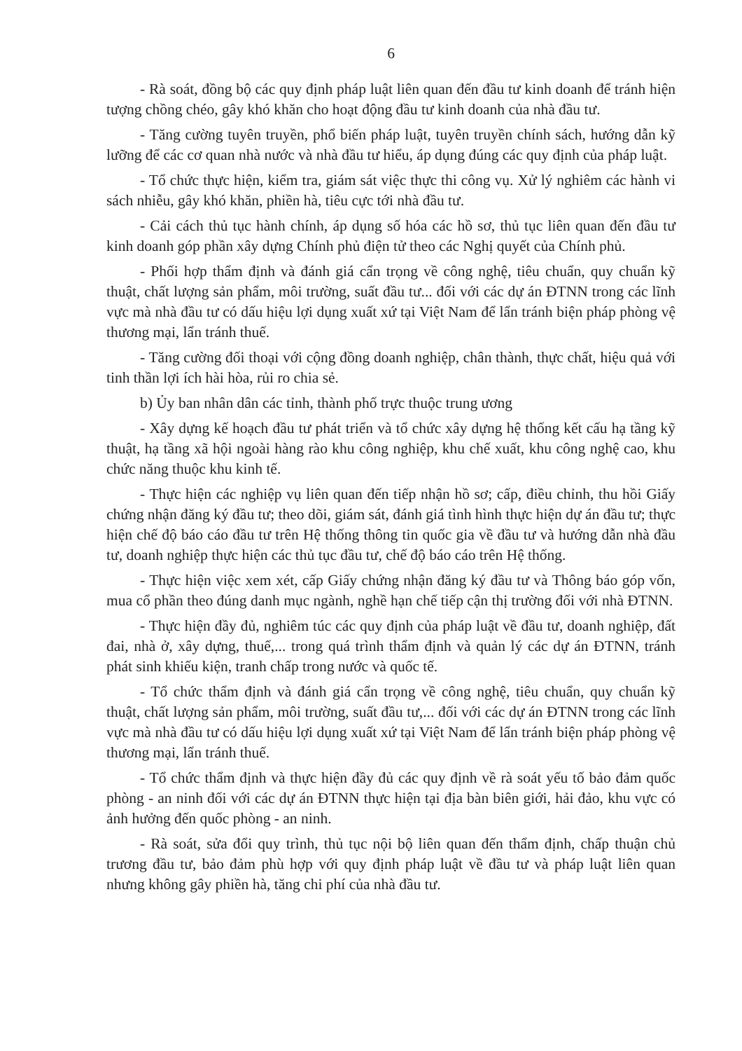6
- Rà soát, đồng bộ các quy định pháp luật liên quan đến đầu tư kinh doanh để tránh hiện tượng chồng chéo, gây khó khăn cho hoạt động đầu tư kinh doanh của nhà đầu tư.
- Tăng cường tuyên truyền, phổ biến pháp luật, tuyên truyền chính sách, hướng dẫn kỹ lưỡng để các cơ quan nhà nước và nhà đầu tư hiểu, áp dụng đúng các quy định của pháp luật.
- Tổ chức thực hiện, kiểm tra, giám sát việc thực thi công vụ. Xử lý nghiêm các hành vi sách nhiễu, gây khó khăn, phiền hà, tiêu cực tới nhà đầu tư.
- Cải cách thủ tục hành chính, áp dụng số hóa các hồ sơ, thủ tục liên quan đến đầu tư kinh doanh góp phần xây dựng Chính phủ điện tử theo các Nghị quyết của Chính phủ.
- Phối hợp thẩm định và đánh giá cẩn trọng về công nghệ, tiêu chuẩn, quy chuẩn kỹ thuật, chất lượng sản phẩm, môi trường, suất đầu tư... đối với các dự án ĐTNN trong các lĩnh vực mà nhà đầu tư có dấu hiệu lợi dụng xuất xứ tại Việt Nam để lẩn tránh biện pháp phòng vệ thương mại, lẩn tránh thuế.
- Tăng cường đối thoại với cộng đồng doanh nghiệp, chân thành, thực chất, hiệu quả với tinh thần lợi ích hài hòa, rủi ro chia sẻ.
b) Ủy ban nhân dân các tỉnh, thành phố trực thuộc trung ương
- Xây dựng kế hoạch đầu tư phát triển và tổ chức xây dựng hệ thống kết cấu hạ tầng kỹ thuật, hạ tầng xã hội ngoài hàng rào khu công nghiệp, khu chế xuất, khu công nghệ cao, khu chức năng thuộc khu kinh tế.
- Thực hiện các nghiệp vụ liên quan đến tiếp nhận hồ sơ; cấp, điều chỉnh, thu hồi Giấy chứng nhận đăng ký đầu tư; theo dõi, giám sát, đánh giá tình hình thực hiện dự án đầu tư; thực hiện chế độ báo cáo đầu tư trên Hệ thống thông tin quốc gia về đầu tư và hướng dẫn nhà đầu tư, doanh nghiệp thực hiện các thủ tục đầu tư, chế độ báo cáo trên Hệ thống.
- Thực hiện việc xem xét, cấp Giấy chứng nhận đăng ký đầu tư và Thông báo góp vốn, mua cổ phần theo đúng danh mục ngành, nghề hạn chế tiếp cận thị trường đối với nhà ĐTNN.
- Thực hiện đầy đủ, nghiêm túc các quy định của pháp luật về đầu tư, doanh nghiệp, đất đai, nhà ở, xây dựng, thuế,... trong quá trình thẩm định và quản lý các dự án ĐTNN, tránh phát sinh khiếu kiện, tranh chấp trong nước và quốc tế.
- Tổ chức thẩm định và đánh giá cẩn trọng về công nghệ, tiêu chuẩn, quy chuẩn kỹ thuật, chất lượng sản phẩm, môi trường, suất đầu tư,... đối với các dự án ĐTNN trong các lĩnh vực mà nhà đầu tư có dấu hiệu lợi dụng xuất xứ tại Việt Nam để lẩn tránh biện pháp phòng vệ thương mại, lẩn tránh thuế.
- Tổ chức thẩm định và thực hiện đầy đủ các quy định về rà soát yếu tố bảo đảm quốc phòng - an ninh đối với các dự án ĐTNN thực hiện tại địa bàn biên giới, hải đảo, khu vực có ảnh hưởng đến quốc phòng - an ninh.
- Rà soát, sửa đổi quy trình, thủ tục nội bộ liên quan đến thẩm định, chấp thuận chủ trương đầu tư, bảo đảm phù hợp với quy định pháp luật về đầu tư và pháp luật liên quan nhưng không gây phiền hà, tăng chi phí của nhà đầu tư.